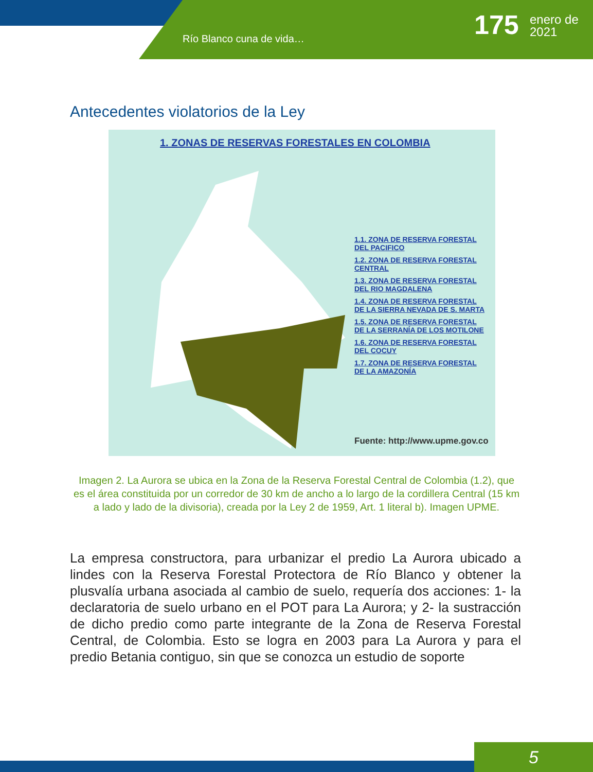Río Blanco cuna de vida… 175
enero de
2021
Antecedentes violatorios de la Ley
1. ZONAS DE RESERVAS FORESTALES EN COLOMBIA
1.1. ZONA DE RESERVA FORESTAL
DEL PACIFICO
1.2. ZONA DE RESERVA FORESTAL
CENTRAL
1.3. ZONA DE RESERVA FORESTAL
DEL RIO MAGDALENA
1.4. ZONA DE RESERVA FORESTAL
DE LA SIERRA NEVADA DE S. MARTA
1.5. ZONA DE RESERVA FORESTAL
DE LA SERRANÍA DE LOS MOTILONE
1.6. ZONA DE RESERVA FORESTAL
DEL COCUY
1.7. ZONA DE RESERVA FORESTAL
DE LA AMAZONÍA
Fuente: http://www.upme.gov.co
Imagen 2. La Aurora se ubica en la Zona de la Reserva Forestal Central de Colombia (1.2), que es el área constituida por un corredor de 30 km de ancho a lo largo de la cordillera Central (15 km a lado y lado de la divisoria), creada por la Ley 2 de 1959, Art. 1 literal b). Imagen UPME.
La empresa constructora, para urbanizar el predio La Aurora ubicado a lindes con la Reserva Forestal Protectora de Río Blanco y obtener la plusvalía urbana asociada al cambio de suelo, requería dos acciones: 1- la declaratoria de suelo urbano en el POT para La Aurora; y 2- la sustracción de dicho predio como parte integrante de la Zona de Reserva Forestal Central, de Colombia. Esto se logra en 2003 para La Aurora y para el predio Betania contiguo, sin que se conozca un estudio de soporte
5